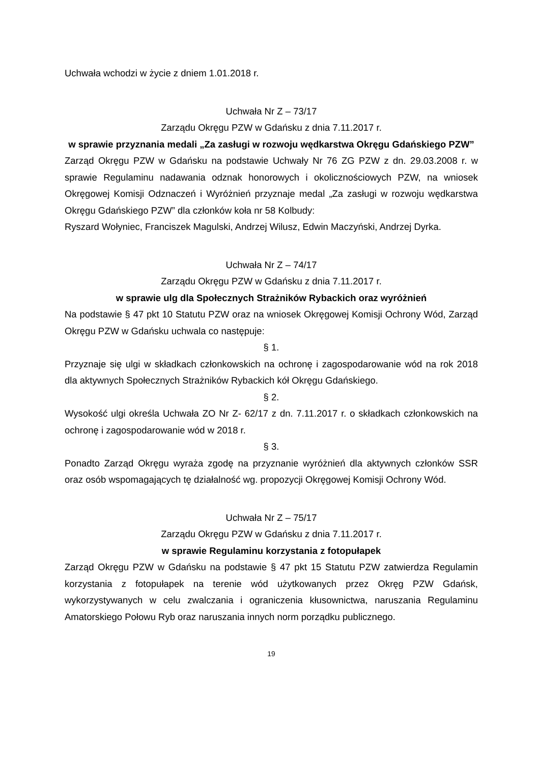Uchwała wchodzi w życie z dniem 1.01.2018 r.
Uchwała Nr Z – 73/17
Zarządu Okręgu PZW w Gdańsku z dnia 7.11.2017 r.
w sprawie przyznania medali „Za zasługi w rozwoju wędkarstwa Okręgu Gdańskiego PZW”
Zarząd Okręgu PZW w Gdańsku na podstawie Uchwały Nr 76 ZG PZW z dn. 29.03.2008 r. w sprawie Regulaminu nadawania odznak honorowych i okolicznościowych PZW, na wniosek Okręgowej Komisji Odznaczeń i Wyróżnień przyznaje medal „Za zasługi w rozwoju wędkarstwa Okręgu Gdańskiego PZW” dla członków koła nr 58 Kolbudy:
Ryszard Wołyniec, Franciszek Magulski, Andrzej Wilusz, Edwin Maczyński, Andrzej Dyrka.
Uchwała Nr Z – 74/17
Zarządu Okręgu PZW w Gdańsku z dnia 7.11.2017 r.
w sprawie ulg dla Społecznych Strażników Rybackich oraz wyróżnień
Na podstawie § 47 pkt 10 Statutu PZW oraz na wniosek Okręgowej Komisji Ochrony Wód, Zarząd Okręgu PZW w Gdańsku uchwala co następuje:
§ 1.
Przyznaje się ulgi w składkach członkowskich na ochronę i zagospodarowanie wód na rok 2018 dla aktywnych Społecznych Strażników Rybackich kół Okręgu Gdańskiego.
§ 2.
Wysokość ulgi określa Uchwała ZO Nr Z- 62/17 z dn. 7.11.2017 r. o składkach członkowskich na ochronę i zagospodarowanie wód w 2018 r.
§ 3.
Ponadto Zarząd Okręgu wyraża zgodę na przyznanie wyróżnień dla aktywnych członków SSR oraz osób wspomagających tę działalność wg. propozycji Okręgowej Komisji Ochrony Wód.
Uchwała Nr Z – 75/17
Zarządu Okręgu PZW w Gdańsku z dnia 7.11.2017 r.
w sprawie Regulaminu korzystania z fotopułapek
Zarząd Okręgu PZW w Gdańsku na podstawie § 47 pkt 15 Statutu PZW zatwierdza Regulamin korzystania z fotopułapek na terenie wód użytkowanych przez Okręg PZW Gdańsk, wykorzystywanych w celu zwalczania i ograniczenia kłusownictwa, naruszania Regulaminu Amatorskiego Połowu Ryb oraz naruszania innych norm porządku publicznego.
19